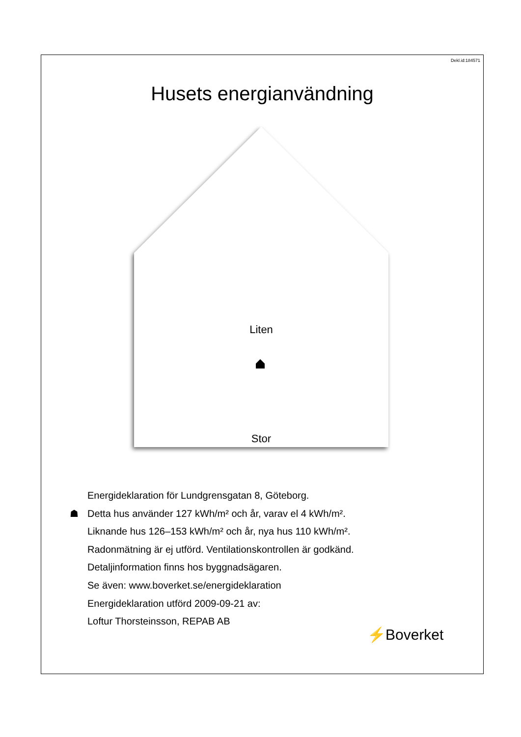Dekl.id:184571
Husets energianvändning
Liten
Stor
Energideklaration för Lundgrensgatan 8, Göteborg.
☗ Detta hus använder 127 kWh/m² och år, varav el 4 kWh/m².
Liknande hus 126–153 kWh/m² och år, nya hus 110 kWh/m².
Radonmätning är ej utförd. Ventilationskontrollen är godkänd.
Detaljinformation finns hos byggnadsägaren.
Se även: www.boverket.se/energideklaration
Energideklaration utförd 2009-09-21 av:
Loftur Thorsteinsson, REPAB AB
⚡Boverket